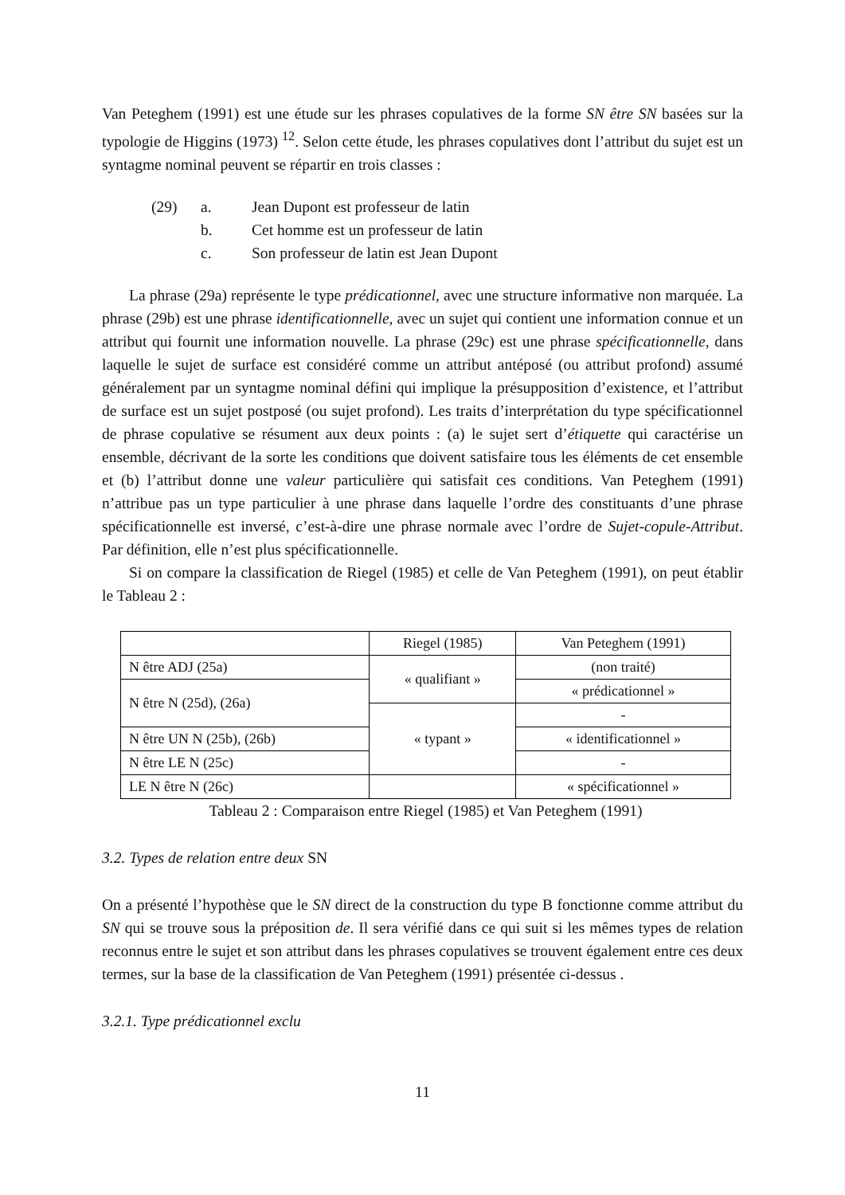Van Peteghem (1991) est une étude sur les phrases copulatives de la forme SN être SN basées sur la typologie de Higgins (1973) <sup>12</sup>. Selon cette étude, les phrases copulatives dont l’attribut du sujet est un syntagme nominal peuvent se répartir en trois classes :
(29) a. Jean Dupont est professeur de latin
b. Cet homme est un professeur de latin
c. Son professeur de latin est Jean Dupont
La phrase (29a) représente le type prédicationnel, avec une structure informative non marquée. La phrase (29b) est une phrase identificationnelle, avec un sujet qui contient une information connue et un attribut qui fournit une information nouvelle. La phrase (29c) est une phrase spécificationnelle, dans laquelle le sujet de surface est considéré comme un attribut antéposé (ou attribut profond) assumé généralement par un syntagme nominal défini qui implique la présupposition d’existence, et l’attribut de surface est un sujet postposé (ou sujet profond). Les traits d’interprétation du type spécificationnel de phrase copulative se résument aux deux points : (a) le sujet sert d’étiquette qui caractérise un ensemble, décrivant de la sorte les conditions que doivent satisfaire tous les éléments de cet ensemble et (b) l’attribut donne une valeur particulière qui satisfait ces conditions. Van Peteghem (1991) n’attribue pas un type particulier à une phrase dans laquelle l’ordre des constituants d’une phrase spécificationnelle est inversé, c’est-à-dire une phrase normale avec l’ordre de Sujet-copule-Attribut. Par définition, elle n’est plus spécificationnelle.
Si on compare la classification de Riegel (1985) et celle de Van Peteghem (1991), on peut établir le Tableau 2 :
| | Riegel (1985) | Van Peteghem (1991) |
| N être ADJ (25a) | « qualifiant » | (non traité) |
| N être N (25d), (26a) | | « prédicationnel » |
| | « typant » | - |
| N être UN N (25b), (26b) | | « identificationnel » |
| N être LE N (25c) | | - |
| LE N être N (26c) | | « spécificationnel » |
Tableau 2 : Comparaison entre Riegel (1985) et Van Peteghem (1991)
3.2. Types de relation entre deux SN
On a présenté l’hypothèse que le SN direct de la construction du type B fonctionne comme attribut du SN qui se trouve sous la préposition de. Il sera vérifié dans ce qui suit si les mêmes types de relation reconnus entre le sujet et son attribut dans les phrases copulatives se trouvent également entre ces deux termes, sur la base de la classification de Van Peteghem (1991) présentée ci-dessus .
3.2.1. Type prédicationnel exclu
11